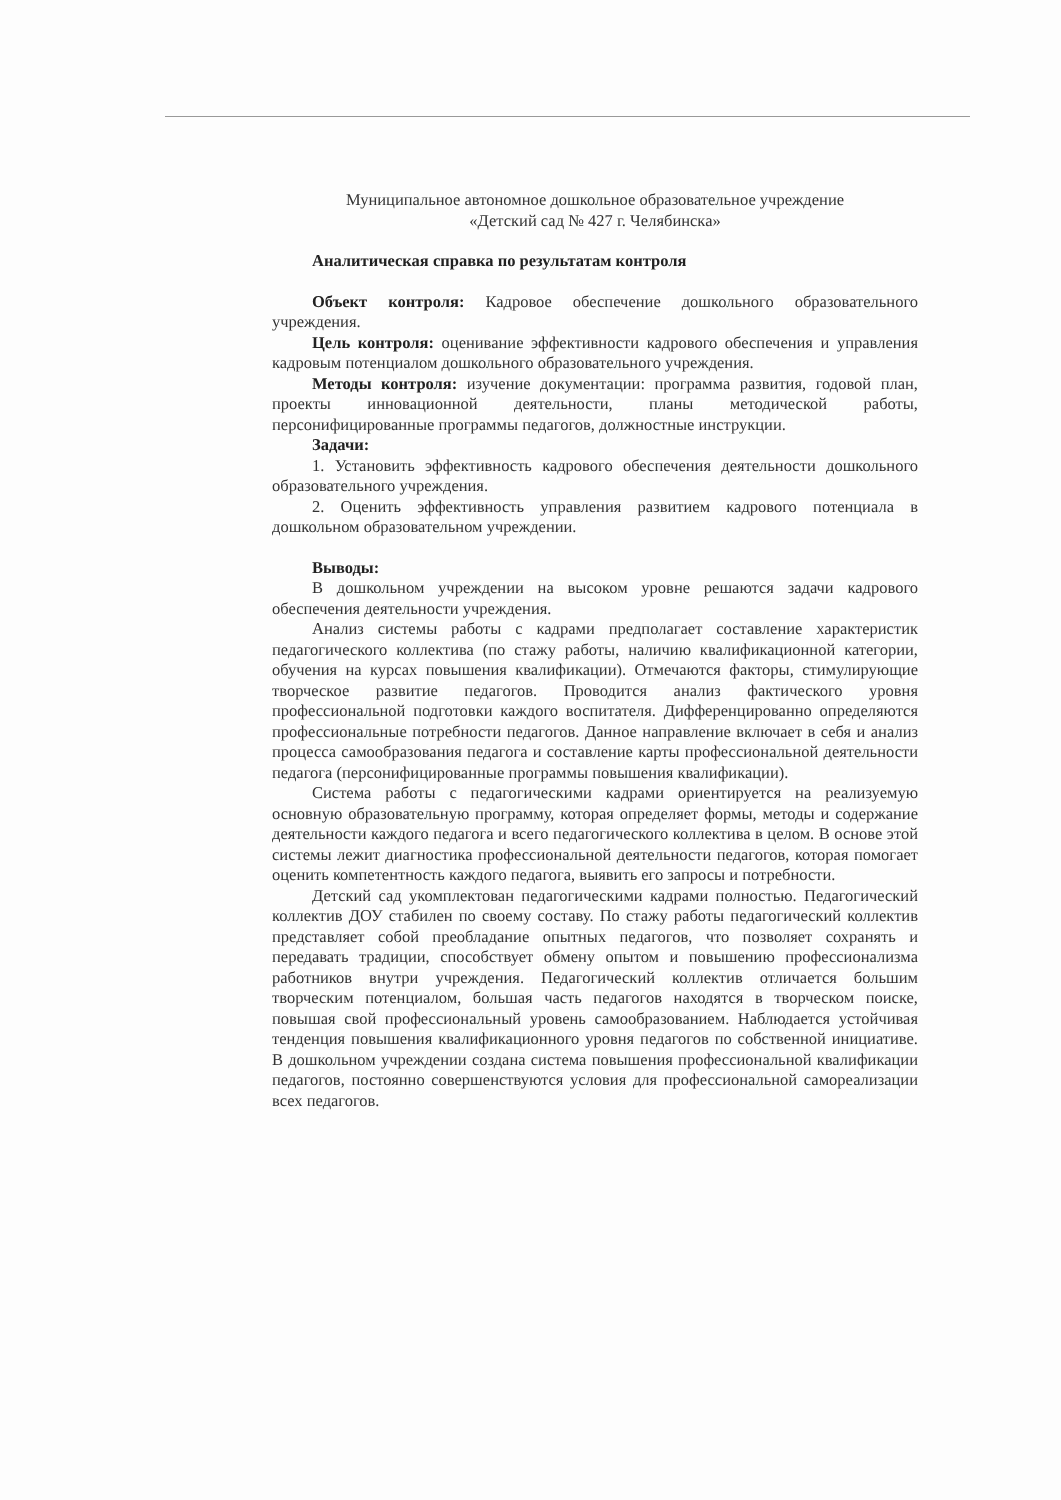Муниципальное автономное дошкольное образовательное учреждение
«Детский сад № 427 г. Челябинска»
Аналитическая справка по результатам контроля
Объект контроля: Кадровое обеспечение дошкольного образовательного учреждения.
Цель контроля: оценивание эффективности кадрового обеспечения и управления кадровым потенциалом дошкольного образовательного учреждения.
Методы контроля: изучение документации: программа развития, годовой план, проекты инновационной деятельности, планы методической работы, персонифицированные программы педагогов, должностные инструкции.
Задачи:
1. Установить эффективность кадрового обеспечения деятельности дошкольного образовательного учреждения.
2. Оценить эффективность управления развитием кадрового потенциала в дошкольном образовательном учреждении.
Выводы:
В дошкольном учреждении на высоком уровне решаются задачи кадрового обеспечения деятельности учреждения.
Анализ системы работы с кадрами предполагает составление характеристик педагогического коллектива (по стажу работы, наличию квалификационной категории, обучения на курсах повышения квалификации). Отмечаются факторы, стимулирующие творческое развитие педагогов. Проводится анализ фактического уровня профессиональной подготовки каждого воспитателя. Дифференцированно определяются профессиональные потребности педагогов. Данное направление включает в себя и анализ процесса самообразования педагога и составление карты профессиональной деятельности педагога (персонифицированные программы повышения квалификации).
Система работы с педагогическими кадрами ориентируется на реализуемую основную образовательную программу, которая определяет формы, методы и содержание деятельности каждого педагога и всего педагогического коллектива в целом. В основе этой системы лежит диагностика профессиональной деятельности педагогов, которая помогает оценить компетентность каждого педагога, выявить его запросы и потребности.
Детский сад укомплектован педагогическими кадрами полностью. Педагогический коллектив ДОУ стабилен по своему составу. По стажу работы педагогический коллектив представляет собой преобладание опытных педагогов, что позволяет сохранять и передавать традиции, способствует обмену опытом и повышению профессионализма работников внутри учреждения. Педагогический коллектив отличается большим творческим потенциалом, большая часть педагогов находятся в творческом поиске, повышая свой профессиональный уровень самообразованием. Наблюдается устойчивая тенденция повышения квалификационного уровня педагогов по собственной инициативе. В дошкольном учреждении создана система повышения профессиональной квалификации педагогов, постоянно совершенствуются условия для профессиональной самореализации всех педагогов.